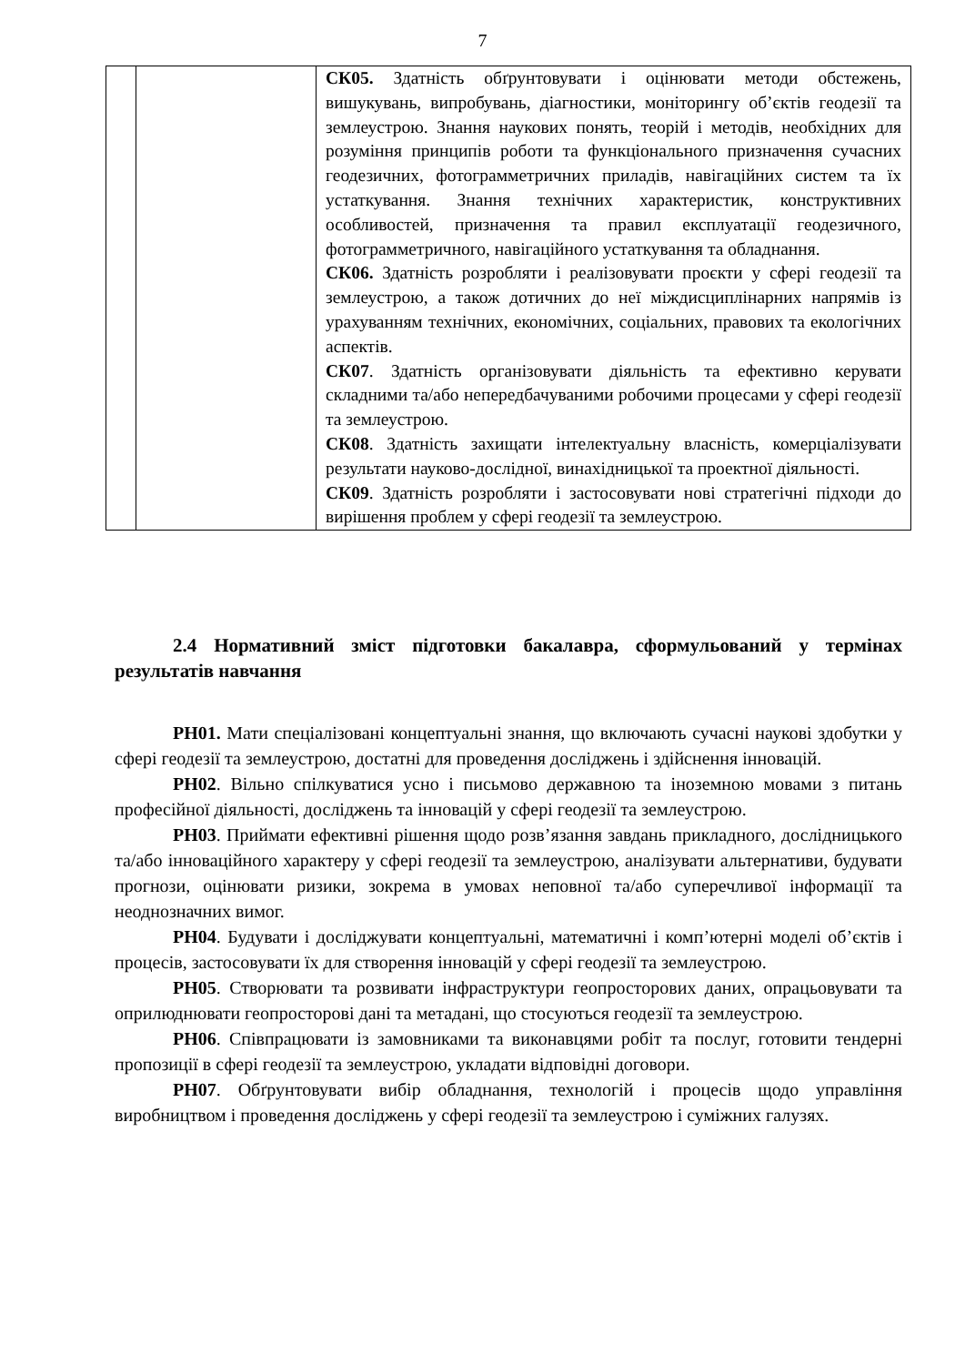7
| | | СК05. Здатність обґрунтовувати і оцінювати методи обстежень, вишукувань, випробувань, діагностики, моніторингу об’єктів геодезії та землеустрою. Знання наукових понять, теорій і методів, необхідних для розуміння принципів роботи та функціонального призначення сучасних геодезичних, фотограмметричних приладів, навігаційних систем та їх устаткування. Знання технічних характеристик, конструктивних особливостей, призначення та правил експлуатації геодезичного, фотограмметричного, навігаційного устаткування та обладнання. СК06. Здатність розробляти і реалізовувати проєкти у сфері геодезії та землеустрою, а також дотичних до неї міждисциплінарних напрямів із урахуванням технічних, економічних, соціальних, правових та екологічних аспектів. СК07 . Здатність організовувати діяльність та ефективно керувати складними та/або непередбачуваними робочими процесами у сфері геодезії та землеустрою. СК08 . Здатність захищати інтелектуальну власність, комерціалізувати результати науково-дослідної, винахідницької та проектної діяльності. СК09 . Здатність розробляти і застосовувати нові стратегічні підходи до вирішення проблем у сфері геодезії та землеустрою. |
2.4 Нормативний зміст підготовки бакалавра, сформульований у термінах результатів навчання
РН01. Мати спеціалізовані концептуальні знання, що включають сучасні наукові здобутки у сфері геодезії та землеустрою, достатні для проведення досліджень і здійснення інновацій.
РН02. Вільно спілкуватися усно і письмово державною та іноземною мовами з питань професійної діяльності, досліджень та інновацій у сфері геодезії та землеустрою.
РН03. Приймати ефективні рішення щодо розв’язання завдань прикладного, дослідницького та/або інноваційного характеру у сфері геодезії та землеустрою, аналізувати альтернативи, будувати прогнози, оцінювати ризики, зокрема в умовах неповної та/або суперечливої інформації та неоднозначних вимог.
РН04. Будувати і досліджувати концептуальні, математичні і комп’ютерні моделі об’єктів і процесів, застосовувати їх для створення інновацій у сфері геодезії та землеустрою.
РН05. Створювати та розвивати інфраструктури геопросторових даних, опрацьовувати та оприлюднювати геопросторові дані та метадані, що стосуються геодезії та землеустрою.
РН06. Співпрацювати із замовниками та виконавцями робіт та послуг, готовити тендерні пропозиції в сфері геодезії та землеустрою, укладати відповідні договори.
РН07. Обґрунтовувати вибір обладнання, технологій і процесів щодо управління виробництвом і проведення досліджень у сфері геодезії та землеустрою і суміжних галузях.